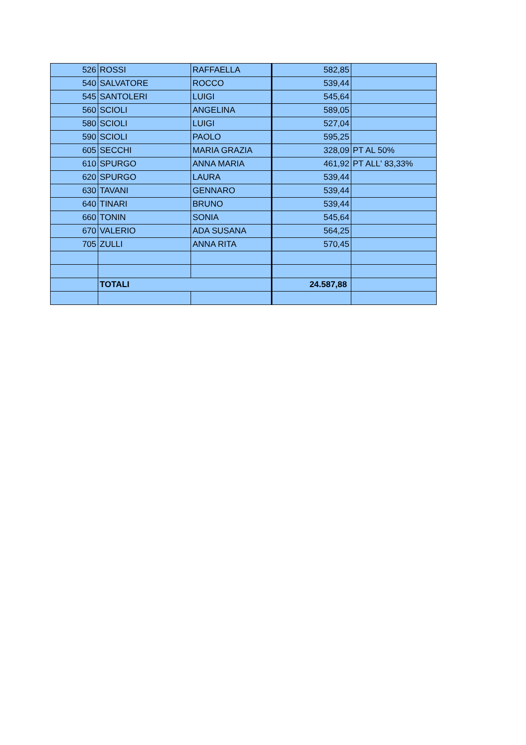| 526 | ROSSI | RAFFAELLA | 582,85 | |
| 540 | SALVATORE | ROCCO | 539,44 | |
| 545 | SANTOLERI | LUIGI | 545,64 | |
| 560 | SCIOLI | ANGELINA | 589,05 | |
| 580 | SCIOLI | LUIGI | 527,04 | |
| 590 | SCIOLI | PAOLO | 595,25 | |
| 605 | SECCHI | MARIA GRAZIA | 328,09 | PT AL 50% |
| 610 | SPURGO | ANNA MARIA | 461,92 | PT ALL' 83,33% |
| 620 | SPURGO | LAURA | 539,44 | |
| 630 | TAVANI | GENNARO | 539,44 | |
| 640 | TINARI | BRUNO | 539,44 | |
| 660 | TONIN | SONIA | 545,64 | |
| 670 | VALERIO | ADA SUSANA | 564,25 | |
| 705 | ZULLI | ANNA RITA | 570,45 | |
| | TOTALI | | 24.587,88 | |